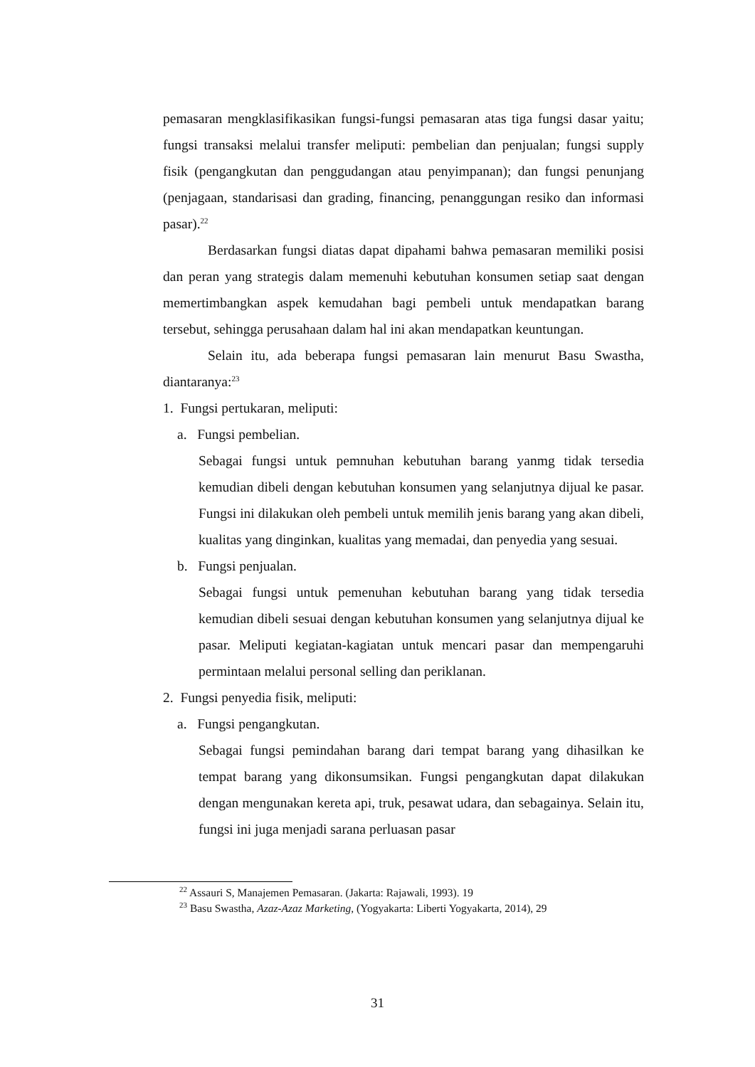pemasaran mengklasifikasikan fungsi-fungsi pemasaran atas tiga fungsi dasar yaitu; fungsi transaksi melalui transfer meliputi: pembelian dan penjualan; fungsi supply fisik (pengangkutan dan penggudangan atau penyimpanan); dan fungsi penunjang (penjagaan, standarisasi dan grading, financing, penanggungan resiko dan informasi pasar).<sup>22</sup>
Berdasarkan fungsi diatas dapat dipahami bahwa pemasaran memiliki posisi dan peran yang strategis dalam memenuhi kebutuhan konsumen setiap saat dengan memertimbangkan aspek kemudahan bagi pembeli untuk mendapatkan barang tersebut, sehingga perusahaan dalam hal ini akan mendapatkan keuntungan.
Selain itu, ada beberapa fungsi pemasaran lain menurut Basu Swastha, diantaranya:<sup>23</sup>
1. Fungsi pertukaran, meliputi:
a. Fungsi pembelian.
Sebagai fungsi untuk pemnuhan kebutuhan barang yanmg tidak tersedia kemudian dibeli dengan kebutuhan konsumen yang selanjutnya dijual ke pasar. Fungsi ini dilakukan oleh pembeli untuk memilih jenis barang yang akan dibeli, kualitas yang dinginkan, kualitas yang memadai, dan penyedia yang sesuai.
b. Fungsi penjualan.
Sebagai fungsi untuk pemenuhan kebutuhan barang yang tidak tersedia kemudian dibeli sesuai dengan kebutuhan konsumen yang selanjutnya dijual ke pasar. Meliputi kegiatan-kagiatan untuk mencari pasar dan mempengaruhi permintaan melalui personal selling dan periklanan.
2. Fungsi penyedia fisik, meliputi:
a. Fungsi pengangkutan.
Sebagai fungsi pemindahan barang dari tempat barang yang dihasilkan ke tempat barang yang dikonsumsikan. Fungsi pengangkutan dapat dilakukan dengan mengunakan kereta api, truk, pesawat udara, dan sebagainya. Selain itu, fungsi ini juga menjadi sarana perluasan pasar
<sup>22</sup> Assauri S, Manajemen Pemasaran. (Jakarta: Rajawali, 1993). 19
<sup>23</sup> Basu Swastha, Azaz-Azaz Marketing, (Yogyakarta: Liberti Yogyakarta, 2014), 29
31